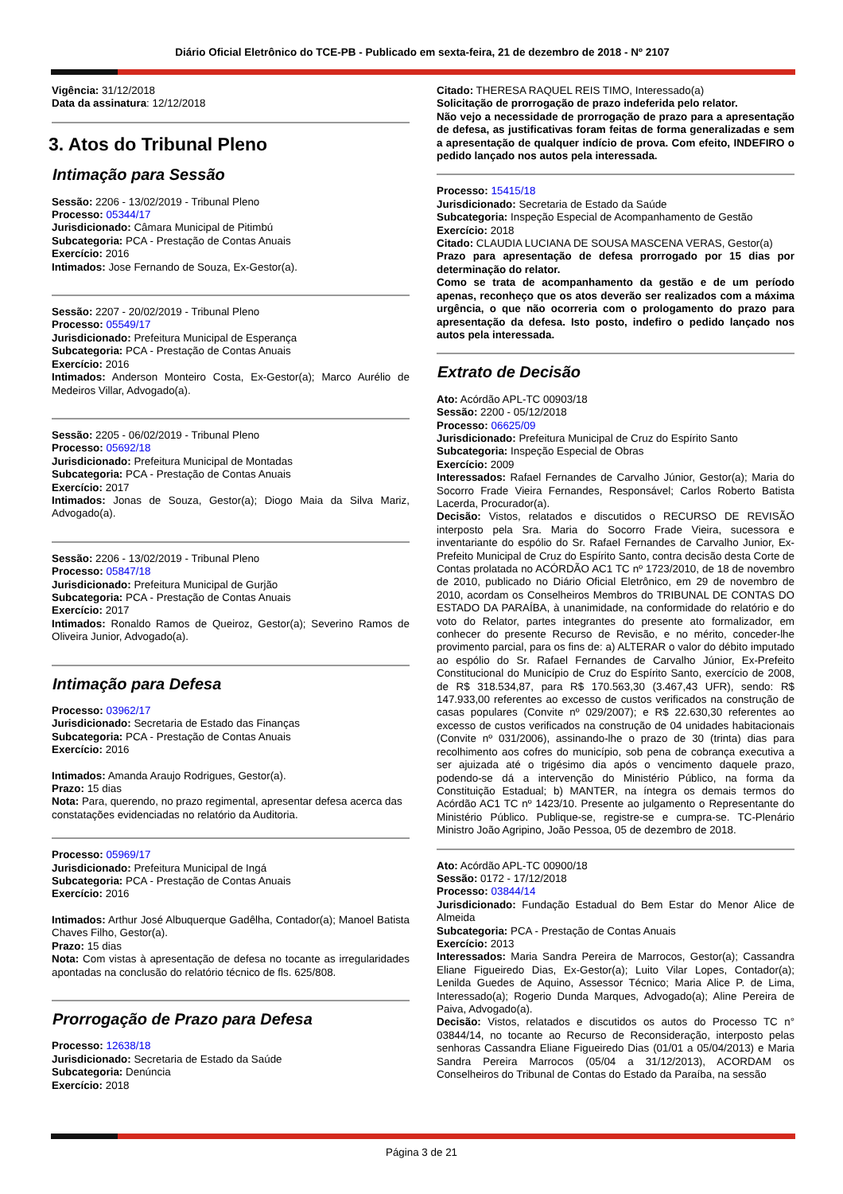Diário Oficial Eletrônico do TCE-PB - Publicado em sexta-feira, 21 de dezembro de 2018 - Nº 2107
Vigência: 31/12/2018
Data da assinatura: 12/12/2018
3. Atos do Tribunal Pleno
Intimação para Sessão
Sessão: 2206 - 13/02/2019 - Tribunal Pleno
Processo: 05344/17
Jurisdicionado: Câmara Municipal de Pitimbú
Subcategoria: PCA - Prestação de Contas Anuais
Exercício: 2016
Intimados: Jose Fernando de Souza, Ex-Gestor(a).
Sessão: 2207 - 20/02/2019 - Tribunal Pleno
Processo: 05549/17
Jurisdicionado: Prefeitura Municipal de Esperança
Subcategoria: PCA - Prestação de Contas Anuais
Exercício: 2016
Intimados: Anderson Monteiro Costa, Ex-Gestor(a); Marco Aurélio de Medeiros Villar, Advogado(a).
Sessão: 2205 - 06/02/2019 - Tribunal Pleno
Processo: 05692/18
Jurisdicionado: Prefeitura Municipal de Montadas
Subcategoria: PCA - Prestação de Contas Anuais
Exercício: 2017
Intimados: Jonas de Souza, Gestor(a); Diogo Maia da Silva Mariz, Advogado(a).
Sessão: 2206 - 13/02/2019 - Tribunal Pleno
Processo: 05847/18
Jurisdicionado: Prefeitura Municipal de Gurjão
Subcategoria: PCA - Prestação de Contas Anuais
Exercício: 2017
Intimados: Ronaldo Ramos de Queiroz, Gestor(a); Severino Ramos de Oliveira Junior, Advogado(a).
Intimação para Defesa
Processo: 03962/17
Jurisdicionado: Secretaria de Estado das Finanças
Subcategoria: PCA - Prestação de Contas Anuais
Exercício: 2016
Intimados: Amanda Araujo Rodrigues, Gestor(a).
Prazo: 15 dias
Nota: Para, querendo, no prazo regimental, apresentar defesa acerca das constatações evidenciadas no relatório da Auditoria.
Processo: 05969/17
Jurisdicionado: Prefeitura Municipal de Ingá
Subcategoria: PCA - Prestação de Contas Anuais
Exercício: 2016
Intimados: Arthur José Albuquerque Gadêlha, Contador(a); Manoel Batista Chaves Filho, Gestor(a).
Prazo: 15 dias
Nota: Com vistas à apresentação de defesa no tocante as irregularidades apontadas na conclusão do relatório técnico de fls. 625/808.
Prorrogação de Prazo para Defesa
Processo: 12638/18
Jurisdicionado: Secretaria de Estado da Saúde
Subcategoria: Denúncia
Exercício: 2018
Citado: THERESA RAQUEL REIS TIMO, Interessado(a)
Solicitação de prorrogação de prazo indeferida pelo relator.
Não vejo a necessidade de prorrogação de prazo para a apresentação de defesa, as justificativas foram feitas de forma generalizadas e sem a apresentação de qualquer indício de prova. Com efeito, INDEFIRO o pedido lançado nos autos pela interessada.
Processo: 15415/18
Jurisdicionado: Secretaria de Estado da Saúde
Subcategoria: Inspeção Especial de Acompanhamento de Gestão
Exercício: 2018
Citado: CLAUDIA LUCIANA DE SOUSA MASCENA VERAS, Gestor(a)
Prazo para apresentação de defesa prorrogado por 15 dias por determinação do relator.
Como se trata de acompanhamento da gestão e de um período apenas, reconheço que os atos deverão ser realizados com a máxima urgência, o que não ocorreria com o prologamento do prazo para apresentação da defesa. Isto posto, indefiro o pedido lançado nos autos pela interessada.
Extrato de Decisão
Ato: Acórdão APL-TC 00903/18
Sessão: 2200 - 05/12/2018
Processo: 06625/09
Jurisdicionado: Prefeitura Municipal de Cruz do Espírito Santo
Subcategoria: Inspeção Especial de Obras
Exercício: 2009
Interessados: Rafael Fernandes de Carvalho Júnior, Gestor(a); Maria do Socorro Frade Vieira Fernandes, Responsável; Carlos Roberto Batista Lacerda, Procurador(a).
Decisão: Vistos, relatados e discutidos o RECURSO DE REVISÃO interposto pela Sra. Maria do Socorro Frade Vieira, sucessora e inventariante do espólio do Sr. Rafael Fernandes de Carvalho Junior, Ex-Prefeito Municipal de Cruz do Espírito Santo, contra decisão desta Corte de Contas prolatada no ACÓRDÃO AC1 TC nº 1723/2010, de 18 de novembro de 2010, publicado no Diário Oficial Eletrônico, em 29 de novembro de 2010, acordam os Conselheiros Membros do TRIBUNAL DE CONTAS DO ESTADO DA PARAÍBA, à unanimidade, na conformidade do relatório e do voto do Relator, partes integrantes do presente ato formalizador, em conhecer do presente Recurso de Revisão, e no mérito, conceder-lhe provimento parcial, para os fins de: a) ALTERAR o valor do débito imputado ao espólio do Sr. Rafael Fernandes de Carvalho Júnior, Ex-Prefeito Constitucional do Município de Cruz do Espírito Santo, exercício de 2008, de R$ 318.534,87, para R$ 170.563,30 (3.467,43 UFR), sendo: R$ 147.933,00 referentes ao excesso de custos verificados na construção de casas populares (Convite nº 029/2007); e R$ 22.630,30 referentes ao excesso de custos verificados na construção de 04 unidades habitacionais (Convite nº 031/2006), assinando-lhe o prazo de 30 (trinta) dias para recolhimento aos cofres do município, sob pena de cobrança executiva a ser ajuizada até o trigésimo dia após o vencimento daquele prazo, podendo-se dá a intervenção do Ministério Público, na forma da Constituição Estadual; b) MANTER, na íntegra os demais termos do Acórdão AC1 TC nº 1423/10. Presente ao julgamento o Representante do Ministério Público. Publique-se, registre-se e cumpra-se. TC-Plenário Ministro João Agripino, João Pessoa, 05 de dezembro de 2018.
Ato: Acórdão APL-TC 00900/18
Sessão: 0172 - 17/12/2018
Processo: 03844/14
Jurisdicionado: Fundação Estadual do Bem Estar do Menor Alice de Almeida
Subcategoria: PCA - Prestação de Contas Anuais
Exercício: 2013
Interessados: Maria Sandra Pereira de Marrocos, Gestor(a); Cassandra Eliane Figueiredo Dias, Ex-Gestor(a); Luito Vilar Lopes, Contador(a); Lenilda Guedes de Aquino, Assessor Técnico; Maria Alice P. de Lima, Interessado(a); Rogerio Dunda Marques, Advogado(a); Aline Pereira de Paiva, Advogado(a).
Decisão: Vistos, relatados e discutidos os autos do Processo TC n° 03844/14, no tocante ao Recurso de Reconsideração, interposto pelas senhoras Cassandra Eliane Figueiredo Dias (01/01 a 05/04/2013) e Maria Sandra Pereira Marrocos (05/04 a 31/12/2013), ACORDAM os Conselheiros do Tribunal de Contas do Estado da Paraíba, na sessão
Página 3 de 21